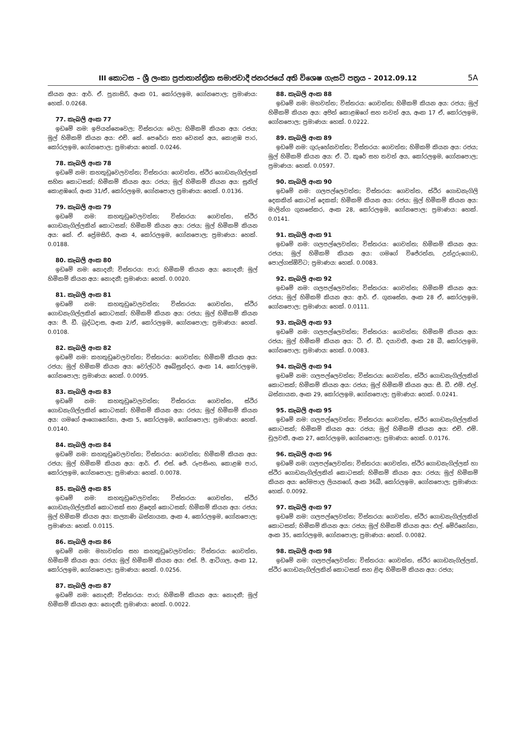III කොටස – ශ්‍රී ලංකා ප්‍රජාතාන්ත්‍රික සමාජවාදී ජනරජයේ අති විශෙෂ ගැසට් පත්‍රය – 2012.09.12 5A
කියන අය: ආර්. ඒ. පුනාසිරි, අංක 01, කෝරලඉම, ගෝනපොල; ප්‍රමාණය: හෙක්. 0.0268.
77. කැබලි අංක 77
ඉඩමේ නම: ඉපියන්නෙවෙල; විස්තරය: වෙල; හිමිකම් කියන අය: රජය; මුල් හිමිකම් කියන අය: එච්. කේ. පෙරේරා සහ වෙනත් අය, කොළඹ පාර, කෝරලඉම, ගෝනපොල; ප්‍රමාණය: හෙක්. 0.0246.
78. කැබලි අංක 78
ඉඩමේ නම: කහතුඩුවෙලවත්ත; විස්තරය: ගෙවත්ත, ස්ථිර ගොඩනැගිල්ලක් සහිත කොටසක්; හිමිකම් කියන අය: රජය; මුල් හිමිකම් කියන අය: සුනිල් කොළඹගේ, අංක 31/ඒ, කෝරලඉම, ගෝනපොල ප්‍රමාණය: හෙක්. 0.0136.
79. කැබලි අංක 79
ඉඩමේ නම: කහතුඩුවෙලවත්ත; විස්තරය: ගෙවත්ත, ස්ථිර ගොඩනැගිල්ලකින් කොටසක්; හිමිකම් කියන අය: රජය; මුල් හිමිකම් කියන අය: කේ. ඒ. ප්‍රේමසිරි, අංක 4, කෝරලඉම, ගෝනපොල; ප්‍රමාණය: හෙක්. 0.0188.
80. කැබලි අංක 80
ඉඩමේ නම: නොදනී; විස්තරය: පාර; හිමිකම් කියන අය: නොදනී; මුල් හිමිකම් කියන අය: නොදනී; ප්‍රමාණය: හෙක්. 0.0020.
81. කැබලි අංක 81
ඉඩමේ නම: කහතුඩුවෙලවත්ත; විස්තරය: ගෙවත්ත, ස්ථිර ගොඩනැගිල්ලකින් කොටසක්; හිමිකම් කියන අය: රජය; මුල් හිමිකම් කියන අය: ජී. ඩී. බුද්ධදාස, අංක 2/ඒ, කෝරලඉම, ගෝනපොල; ප්‍රමාණය: හෙක්. 0.0108.
82. කැබලි අංක 82
ඉඩමේ නම: කහතුඩුවෙලවත්ත; විස්තරය: ගෙවත්ත; හිමිකම් කියන අය: රජය; මුල් හිමිකම් කියන අය: වෝල්ටර් අබේසුන්දර, අංක 14, කෝරලඉම, ගෝනපොල; ප්‍රමාණය: හෙක්. 0.0095.
83. කැබලි අංක 83
ඉඩමේ නම: කහතුඩුවෙලවත්ත; විස්තරය: ගෙවත්ත, ස්ථිර ගොඩනැගිල්ලකින් කොටසක්; හිමිකම් කියන අය: රජය; මුල් හිමිකම් කියන අය: ගමගේ අංගොනෝනා, අංක 5, කෝරලඉම, ගෝනපොල; ප්‍රමාණය: හෙක්. 0.0140.
84. කැබලි අංක 84
ඉඩමේ නම: කහතුඩුවෙලවත්ත; විස්තරය: ගෙවත්ත; හිමිකම් කියන අය: රජය; මුල් හිමිකම් කියන අය: ආර්. ඒ. එස්. ජේ. රූපසිංහ, කොළඹ පාර, කෝරලඉම, ගෝනපොල; ප්‍රමාණය: හෙක්. 0.0078.
85. කැබලි අංක 85
ඉඩමේ නම: කහතුඩුවෙලවත්ත; විස්තරය: ගෙවත්ත, ස්ථිර ගොඩනැගිල්ලකින් කොටසක් සහ ළිඳෙන් කොටසක්; හිමිකම් කියන අය: රජය; මුල් හිමිකම් කියන අය: කල්‍යාණි බස්නායක, අංක 4, කෝරලඉම, ගෝනපොල; ප්‍රමාණය: හෙක්. 0.0115.
86. කැබලි අංක 86
ඉඩමේ නම: මහාවත්ත සහ කහතුඩුවෙලවත්ත; විස්තරය: ගෙවත්ත, හිමිකම් කියන අය: රජය; මුල් හිමිකම් කියන අය: එස්. පී. ආටිගල, අංක 12, කෝරලඉම, ගෝනපොල; ප්‍රමාණය: හෙක්. 0.0256.
87. කැබලි අංක 87
ඉඩමේ නම: නොදනී; විස්තරය: පාර; හිමිකම් කියන අය: නොදනී; මුල් හිමිකම් කියන අය: නොදනී; ප්‍රමාණය: හෙක්. 0.0022.
88. කැබලි අංක 88
ඉඩමේ නම: මහවත්ත; විස්තරය: ගෙවත්ත; හිමිකම් කියන අය: රජය; මුල් හිමිකම් කියන අය: අජිත් කොළඹගේ සහ තවත් අය, අංක 17 ඒ, කෝරලඉම, ගෝනපොල; ප්‍රමාණය: හෙක්. 0.0222.
89. කැබලි අංක 89
ඉඩමේ නම: ගුරුහේනවත්ත; විස්තරය: ගෙවත්ත; හිමිකම් කියන අය: රජය; මුල් හිමිකම් කියන අය: ඒ. ටී. කුරේ සහ තවත් අය, කෝරලඉම, ගෝනපොල; ප්‍රමාණය: හෙක්. 0.0597.
90. කැබලි අංක 90
ඉඩමේ නම: ගලපල්ලෙවත්ත; විස්තරය: ගෙවත්ත, ස්ථිර ගොඩනැගිලි දෙකකින් කොටස් දෙකක්; හිමිකම් කියන අය: රජය; මුල් හිමිකම් කියන අය: මාලින්ග ගුනසේකර, අංක 28, කෝරලඉම, ගෝනපොල; ප්‍රමාණය: හෙක්. 0.0141.
91. කැබලි අංක 91
ඉඩමේ නම: ගලපල්ලෙවත්ත; විස්තරය: ගෙවත්ත; හිමිකම් කියන අය: රජය; මුල් හිමිකම් කියන අය: ගමගේ විජේරත්න, උන්දුරුගොඩ, පොල්ගස්ඕවිට; ප්‍රමාණය: හෙක්. 0.0083.
92. කැබලි අංක 92
ඉඩමේ නම: ගලපල්ලෙවත්ත; විස්තරය: ගෙවත්ත; හිමිකම් කියන අය: රජය; මුල් හිමිකම් කියන අය: ආර්. ඒ. ගුනසේන, අංක 28 ඒ, කෝරලඉම, ගෝනපොල; ප්‍රමාණය: හෙක්. 0.0111.
93. කැබලි අංක 93
ඉඩමේ නම: ගලපල්ලෙවත්ත; විස්තරය: ගෙවත්ත; හිමිකම් කියන අය: රජය; මුල් හිමිකම් කියන අය: ටී. ඒ. ඩී. දයාවතී, අංක 28 බී, කෝරලඉම, ගෝනපොල; ප්‍රමාණය: හෙක්. 0.0083.
94. කැබලි අංක 94
ඉඩමේ නම: ගලපල්ලෙවත්ත; විස්තරය: ගෙවත්ත, ස්ථිර ගොඩනැගිල්ලකින් කොටසක්; හිමිකම් කියන අය: රජය; මුල් හිමිකම් කියන අය: සී. ඩී. එම්. එල්. බස්නායක, අංක 29, කෝරලඉම, ගෝනපොල; ප්‍රමාණය: හෙක්. 0.0241.
95. කැබලි අංක 95
ඉඩමේ නම: ගලපල්ලෙවත්ත; විස්තරය: ගෙවත්ත, ස්ථිර ගොඩනැගිල්ලකින් කොටසක්; හිමිකම් කියන අය: රජය; මුල් හිමිකම් කියන අය: එච්. එම්. චූලවතී, අංක 27, කෝරලඉම, ගෝනපොල; ප්‍රමාණය: හෙක්. 0.0176.
96. කැබලි අංක 96
ඉඩමේ නම: ගලපල්ලෙවත්ත; විස්තරය: ගෙවත්ත, ස්ථිර ගොඩනැගිල්ලක් හා ස්ථිර ගොඩනැගිල්ලකින් කොටසක්; හිමිකම් කියන අය: රජය; මුල් හිමිකම් කියන අය: හේමපාල ලියනගේ, අංක 36බී, කෝරලඉම, ගෝනපොල; ප්‍රමාණය: හෙක්. 0.0092.
97. කැබලි අංක 97
ඉඩමේ නම: ගලපල්ලෙවත්ත; විස්තරය: ගෙවත්ත, ස්ථිර ගොඩනැගිල්ලකින් කොටසක්; හිමිකම් කියන අය: රජය; මුල් හිමිකම් කියන අය: එල්. මේරිනෝනා, අංක 35, කෝරලඉම, ගෝනපොල; ප්‍රමාණය: හෙක්. 0.0082.
98. කැබලි අංක 98
ඉඩමේ නම: ගලපල්ලෙවත්ත; විස්තරය: ගෙවත්ත, ස්ථිර ගොඩනැගිල්ලක්, ස්ථිර ගොඩනැගිල්ලකින් කොටසක් සහ ළිඳ; හිමිකම් කියන අය: රජය;